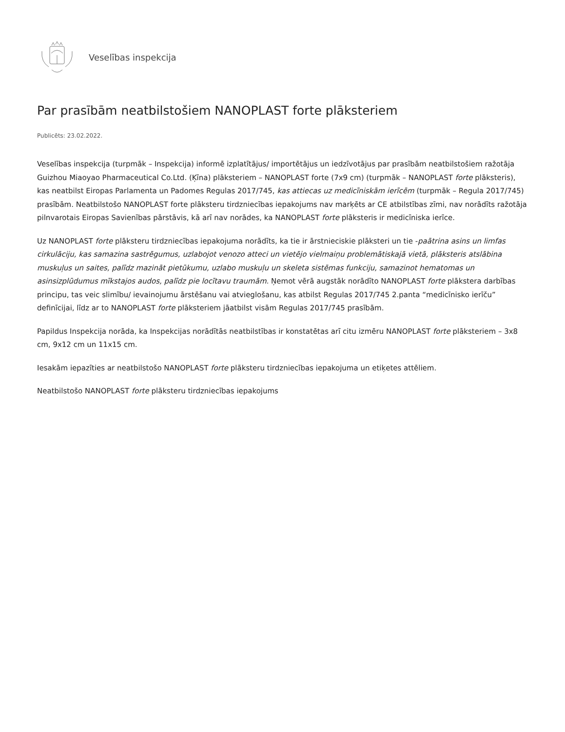Veselības inspekcija
Par prasībām neatbilstošiem NANOPLAST forte plāksteriem
Publicēts: 23.02.2022.
Veselības inspekcija (turpmāk – Inspekcija) informē izplatītājus/ importētājus un iedzīvotājus par prasībām neatbilstošiem ražotāja Guizhou Miaoyao Pharmaceutical Co.Ltd. (Ķīna) plāksteriem – NANOPLAST forte (7x9 cm) (turpmāk – NANOPLAST forte plāksteris), kas neatbilst Eiropas Parlamenta un Padomes Regulas 2017/745, kas attiecas uz medicīniskām ierīcēm (turpmāk – Regula 2017/745) prasībām. Neatbilstošo NANOPLAST forte plāksteru tirdzniecības iepakojums nav marķēts ar CE atbilstības zīmi, nav norādīts ražotāja pilnvarotais Eiropas Savienības pārstāvis, kā arī nav norādes, ka NANOPLAST forte plāksteris ir medicīniska ierīce.
Uz NANOPLAST forte plāksteru tirdzniecības iepakojuma norādīts, ka tie ir ārstnieciskie plāksteri un tie -paātrina asins un limfas cirkulāciju, kas samazina sastrēgumus, uzlabojot venozo atteci un vietējo vielmaiņu problemātiskajā vietā, plāksteris atslābina muskuļus un saites, palīdz mazināt pietūkumu, uzlabo muskuļu un skeleta sistēmas funkciju, samazinot hematomas un asinsizplūdumus mīkstajos audos, palīdz pie locītavu traumām. Ņemot vērā augstāk norādīto NANOPLAST forte plākstera darbības principu, tas veic slimību/ ievainojumu ārstēšanu vai atvieglošanu, kas atbilst Regulas 2017/745 2.panta “medicīnisko ierīču” definīcijai, līdz ar to NANOPLAST forte plāksteriem jāatbilst visām Regulas 2017/745 prasībām.
Papildus Inspekcija norāda, ka Inspekcijas norādītās neatbilstības ir konstatētas arī citu izmēru NANOPLAST forte plāksteriem – 3x8 cm, 9x12 cm un 11x15 cm.
Iesakām iepazīties ar neatbilstošo NANOPLAST forte plāksteru tirdzniecības iepakojuma un etiķetes attēliem.
Neatbilstošo NANOPLAST forte plāksteru tirdzniecības iepakojums